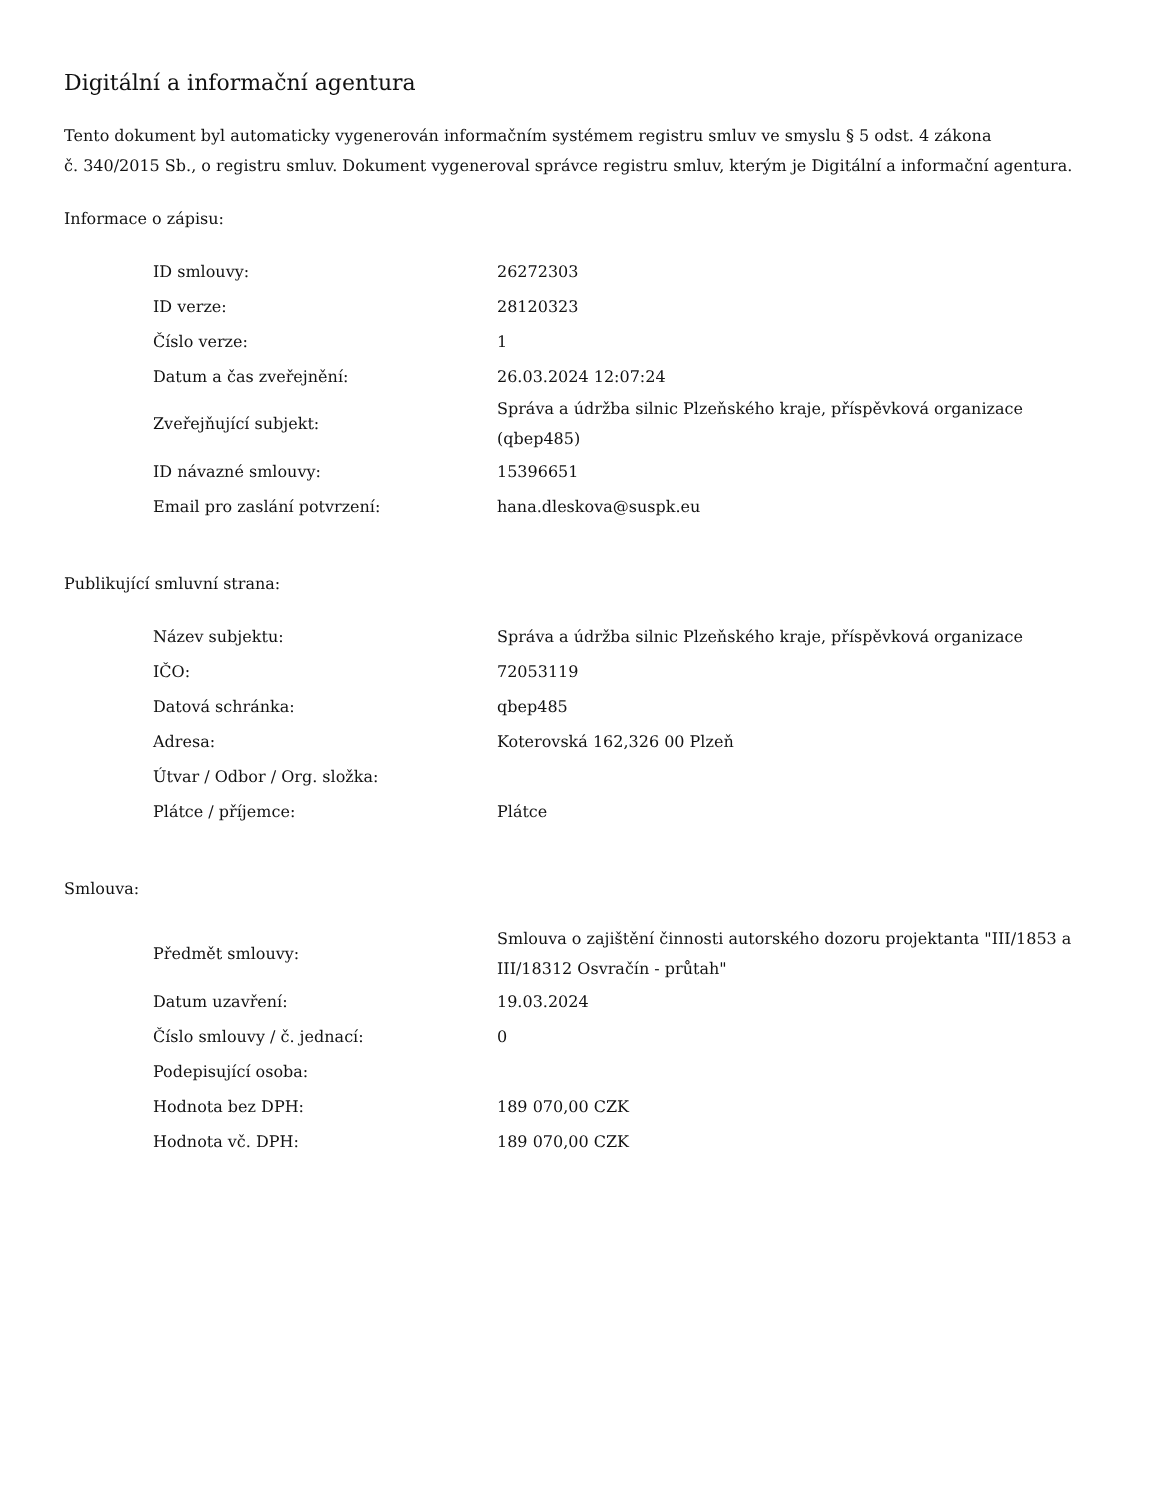Digitální a informační agentura
Tento dokument byl automaticky vygenerován informačním systémem registru smluv ve smyslu § 5 odst. 4 zákona
č. 340/2015 Sb., o registru smluv. Dokument vygeneroval správce registru smluv, kterým je Digitální a informační agentura.
Informace o zápisu:
| ID smlouvy: | 26272303 |
| ID verze: | 28120323 |
| Číslo verze: | 1 |
| Datum a čas zveřejnění: | 26.03.2024 12:07:24 |
| Zveřejňující subjekt: | Správa a údržba silnic Plzeňského kraje, příspěvková organizace (qbep485) |
| ID návazné smlouvy: | 15396651 |
| Email pro zaslání potvrzení: | hana.dleskova@suspk.eu |
Publikující smluvní strana:
| Název subjektu: | Správa a údržba silnic Plzeňského kraje, příspěvková organizace |
| IČO: | 72053119 |
| Datová schránka: | qbep485 |
| Adresa: | Koterovská 162,326 00 Plzeň |
| Útvar / Odbor / Org. složka: | |
| Plátce / příjemce: | Plátce |
Smlouva:
| Předmět smlouvy: | Smlouva o zajištění činnosti autorského dozoru projektanta "III/1853 a III/18312 Osvračín - průtah" |
| Datum uzavření: | 19.03.2024 |
| Číslo smlouvy / č. jednací: | 0 |
| Podepisující osoba: | |
| Hodnota bez DPH: | 189 070,00 CZK |
| Hodnota vč. DPH: | 189 070,00 CZK |